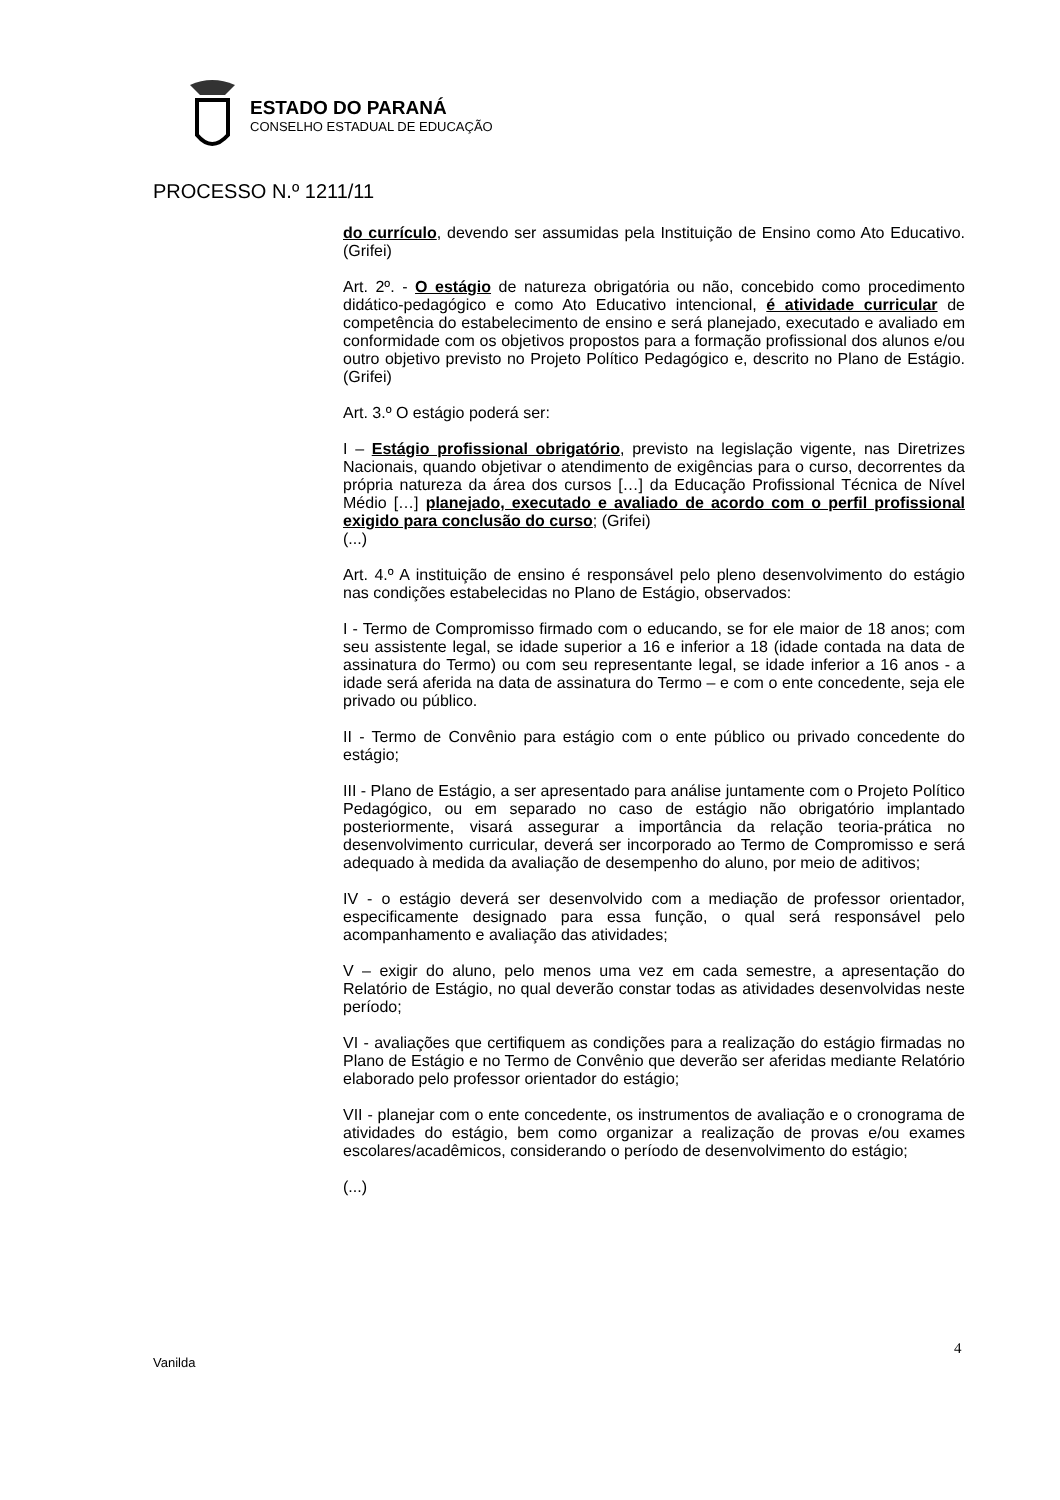ESTADO DO PARANÁ
CONSELHO ESTADUAL DE EDUCAÇÃO
PROCESSO N.º 1211/11
do currículo, devendo ser assumidas pela Instituição de Ensino como Ato Educativo. (Grifei)
Art. 2º. - O estágio de natureza obrigatória ou não, concebido como procedimento didático-pedagógico e como Ato Educativo intencional, é atividade curricular de competência do estabelecimento de ensino e será planejado, executado e avaliado em conformidade com os objetivos propostos para a formação profissional dos alunos e/ou outro objetivo previsto no Projeto Político Pedagógico e, descrito no Plano de Estágio. (Grifei)
Art. 3.º O estágio poderá ser:
I – Estágio profissional obrigatório, previsto na legislação vigente, nas Diretrizes Nacionais, quando objetivar o atendimento de exigências para o curso, decorrentes da própria natureza da área dos cursos […] da Educação Profissional Técnica de Nível Médio […] planejado, executado e avaliado de acordo com o perfil profissional exigido para conclusão do curso; (Grifei)
(...)
Art. 4.º A instituição de ensino é responsável pelo pleno desenvolvimento do estágio nas condições estabelecidas no Plano de Estágio, observados:
I - Termo de Compromisso firmado com o educando, se for ele maior de 18 anos; com seu assistente legal, se idade superior a 16 e inferior a 18 (idade contada na data de assinatura do Termo) ou com seu representante legal, se idade inferior a 16 anos - a idade será aferida na data de assinatura do Termo – e com o ente concedente, seja ele privado ou público.
II - Termo de Convênio para estágio com o ente público ou privado concedente do estágio;
III - Plano de Estágio, a ser apresentado para análise juntamente com o Projeto Político Pedagógico, ou em separado no caso de estágio não obrigatório implantado posteriormente, visará assegurar a importância da relação teoria-prática no desenvolvimento curricular, deverá ser incorporado ao Termo de Compromisso e será adequado à medida da avaliação de desempenho do aluno, por meio de aditivos;
IV - o estágio deverá ser desenvolvido com a mediação de professor orientador, especificamente designado para essa função, o qual será responsável pelo acompanhamento e avaliação das atividades;
V – exigir do aluno, pelo menos uma vez em cada semestre, a apresentação do Relatório de Estágio, no qual deverão constar todas as atividades desenvolvidas neste período;
VI - avaliações que certifiquem as condições para a realização do estágio firmadas no Plano de Estágio e no Termo de Convênio que deverão ser aferidas mediante Relatório elaborado pelo professor orientador do estágio;
VII - planejar com o ente concedente, os instrumentos de avaliação e o cronograma de atividades do estágio, bem como organizar a realização de provas e/ou exames escolares/acadêmicos, considerando o período de desenvolvimento do estágio;
(...)
Vanilda
4